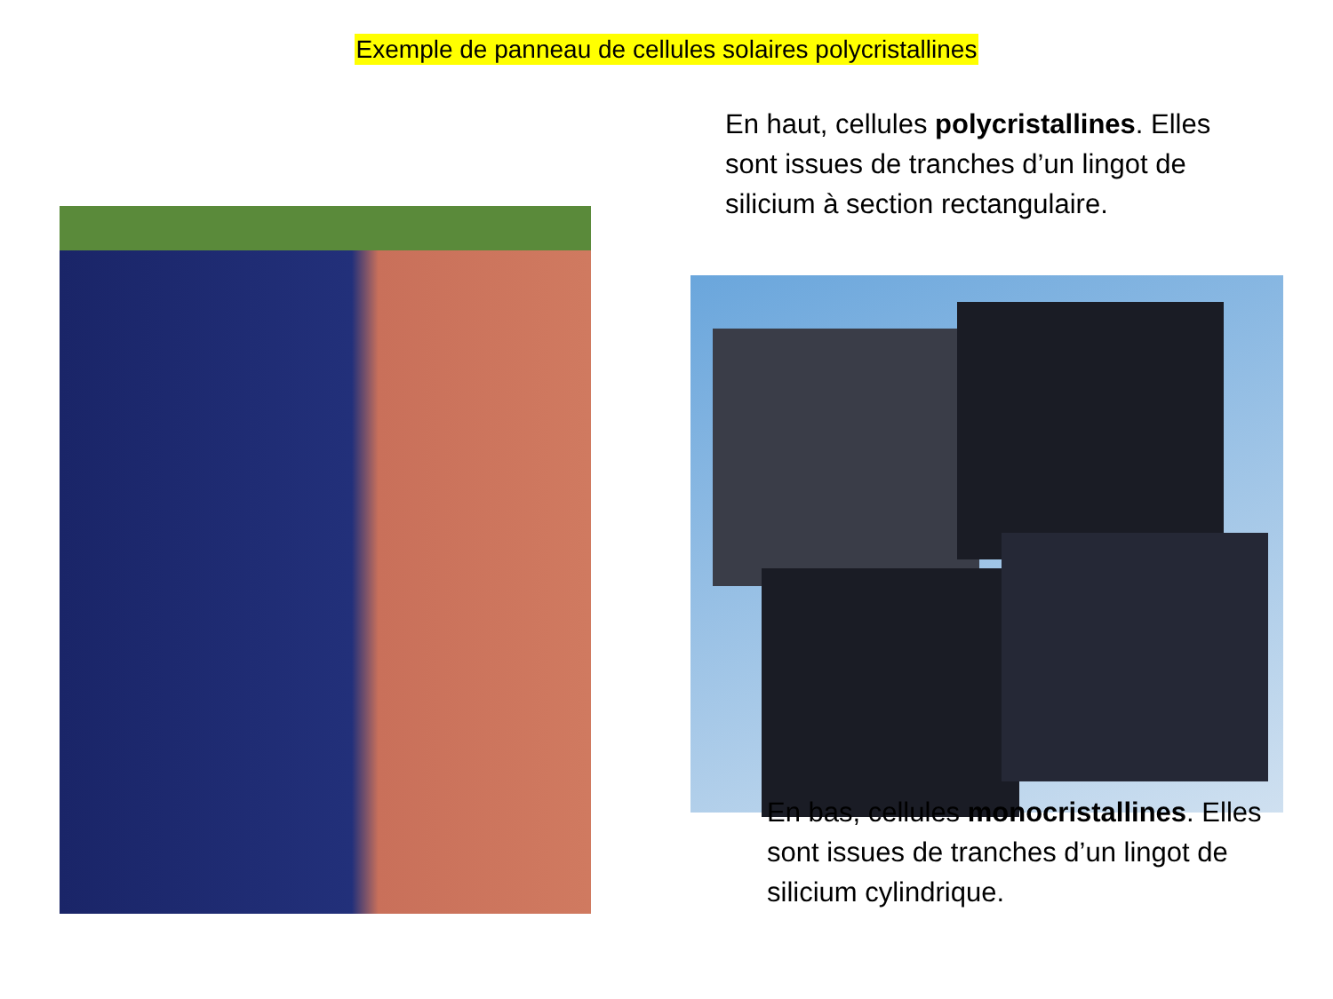Exemple de panneau de cellules solaires polycristallines
En haut, cellules polycristallines. Elles sont issues de tranches d’un lingot de silicium à section rectangulaire.
En bas, cellules monocristallines. Elles sont issues de tranches d’un lingot de silicium cylindrique.